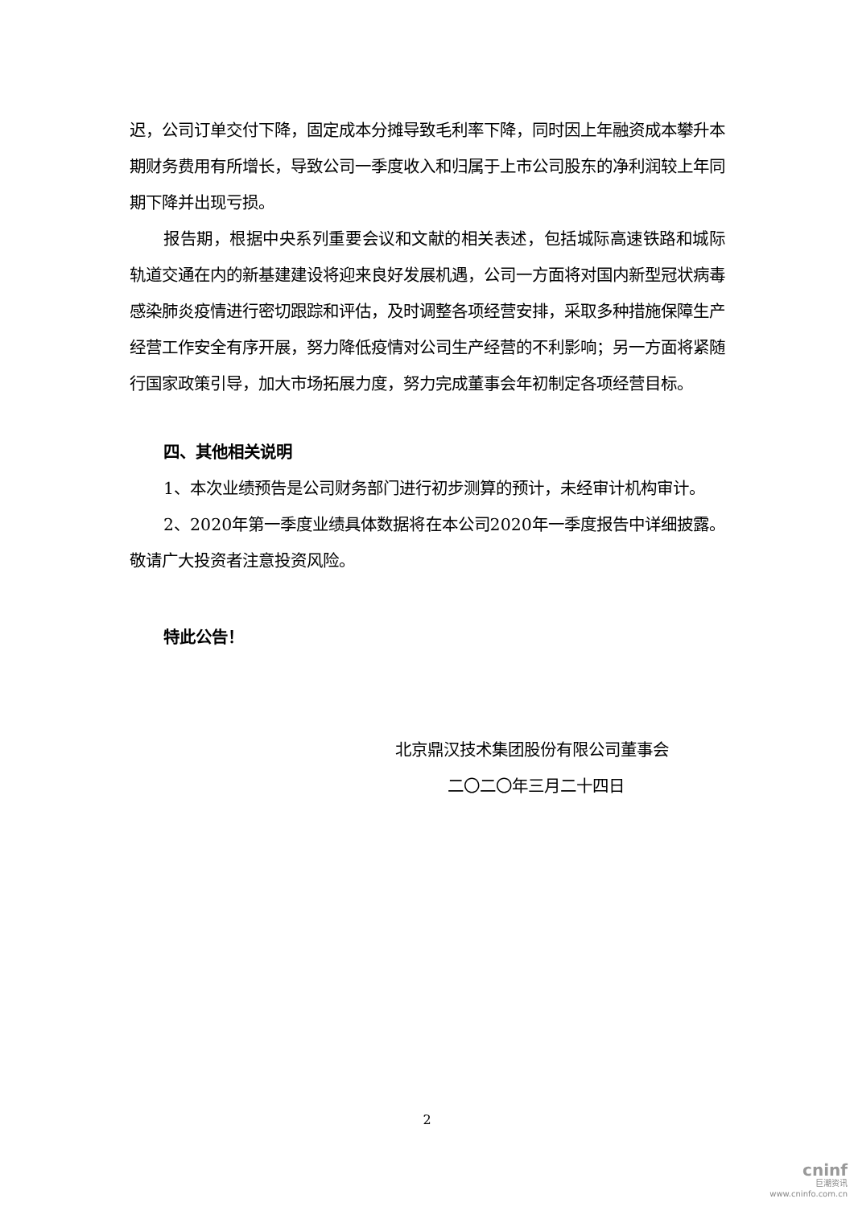迟，公司订单交付下降，固定成本分摊导致毛利率下降，同时因上年融资成本攀升本期财务费用有所增长，导致公司一季度收入和归属于上市公司股东的净利润较上年同期下降并出现亏损。
报告期，根据中央系列重要会议和文献的相关表述，包括城际高速铁路和城际轨道交通在内的新基建建设将迎来良好发展机遇，公司一方面将对国内新型冠状病毒感染肺炎疫情进行密切跟踪和评估，及时调整各项经营安排，采取多种措施保障生产经营工作安全有序开展，努力降低疫情对公司生产经营的不利影响；另一方面将紧随行国家政策引导，加大市场拓展力度，努力完成董事会年初制定各项经营目标。
四、其他相关说明
1、本次业绩预告是公司财务部门进行初步测算的预计，未经审计机构审计。
2、2020年第一季度业绩具体数据将在本公司2020年一季度报告中详细披露。敬请广大投资者注意投资风险。
特此公告！
北京鼎汉技术集团股份有限公司董事会
二〇二〇年三月二十四日
2
cninf
巨潮资讯
www.cninfo.com.cn